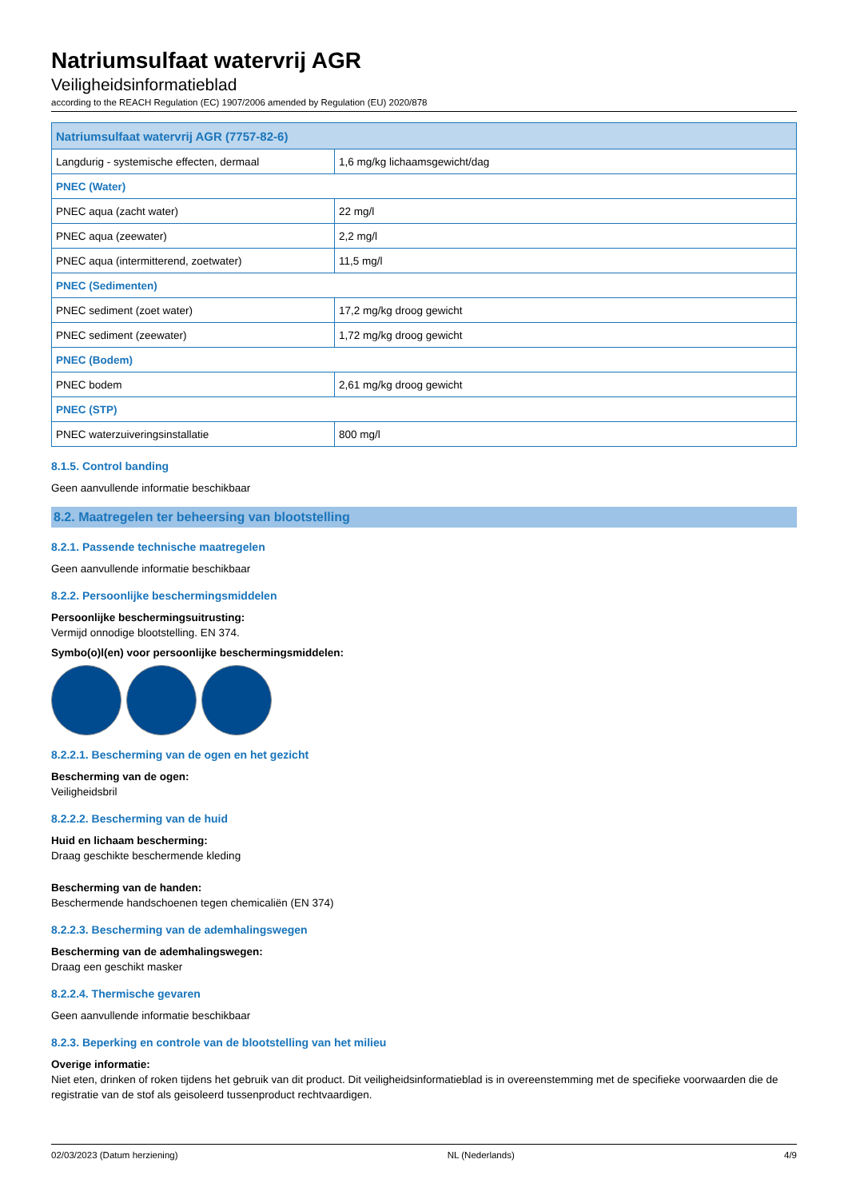Natriumsulfaat watervrij AGR
Veiligheidsinformatieblad
according to the REACH Regulation (EC) 1907/2006 amended by Regulation (EU) 2020/878
| Natriumsulfaat watervrij AGR (7757-82-6) | |
| --- | --- |
| Langdurig - systemische effecten, dermaal | 1,6 mg/kg lichaamsgewicht/dag |
| PNEC (Water) | |
| PNEC aqua (zacht water) | 22 mg/l |
| PNEC aqua (zeewater) | 2,2 mg/l |
| PNEC aqua (intermitterend, zoetwater) | 11,5 mg/l |
| PNEC (Sedimenten) | |
| PNEC sediment (zoet water) | 17,2 mg/kg droog gewicht |
| PNEC sediment (zeewater) | 1,72 mg/kg droog gewicht |
| PNEC (Bodem) | |
| PNEC bodem | 2,61 mg/kg droog gewicht |
| PNEC (STP) | |
| PNEC waterzuiveringsinstallatie | 800 mg/l |
8.1.5. Control banding
Geen aanvullende informatie beschikbaar
8.2. Maatregelen ter beheersing van blootstelling
8.2.1. Passende technische maatregelen
Geen aanvullende informatie beschikbaar
8.2.2. Persoonlijke beschermingsmiddelen
Persoonlijke beschermingsuitrusting:
Vermijd onnodige blootstelling. EN 374.
Symbo(o)l(en) voor persoonlijke beschermingsmiddelen:
8.2.2.1. Bescherming van de ogen en het gezicht
Bescherming van de ogen:
Veiligheidsbril
8.2.2.2. Bescherming van de huid
Huid en lichaam bescherming:
Draag geschikte beschermende kleding
Bescherming van de handen:
Beschermende handschoenen tegen chemicaliën (EN 374)
8.2.2.3. Bescherming van de ademhalingswegen
Bescherming van de ademhalingswegen:
Draag een geschikt masker
8.2.2.4. Thermische gevaren
Geen aanvullende informatie beschikbaar
8.2.3. Beperking en controle van de blootstelling van het milieu
Overige informatie:
Niet eten, drinken of roken tijdens het gebruik van dit product. Dit veiligheidsinformatieblad is in overeenstemming met de specifieke voorwaarden die de registratie van de stof als geisoleerd tussenproduct rechtvaardigen.
02/03/2023 (Datum herziening) NL (Nederlands) 4/9